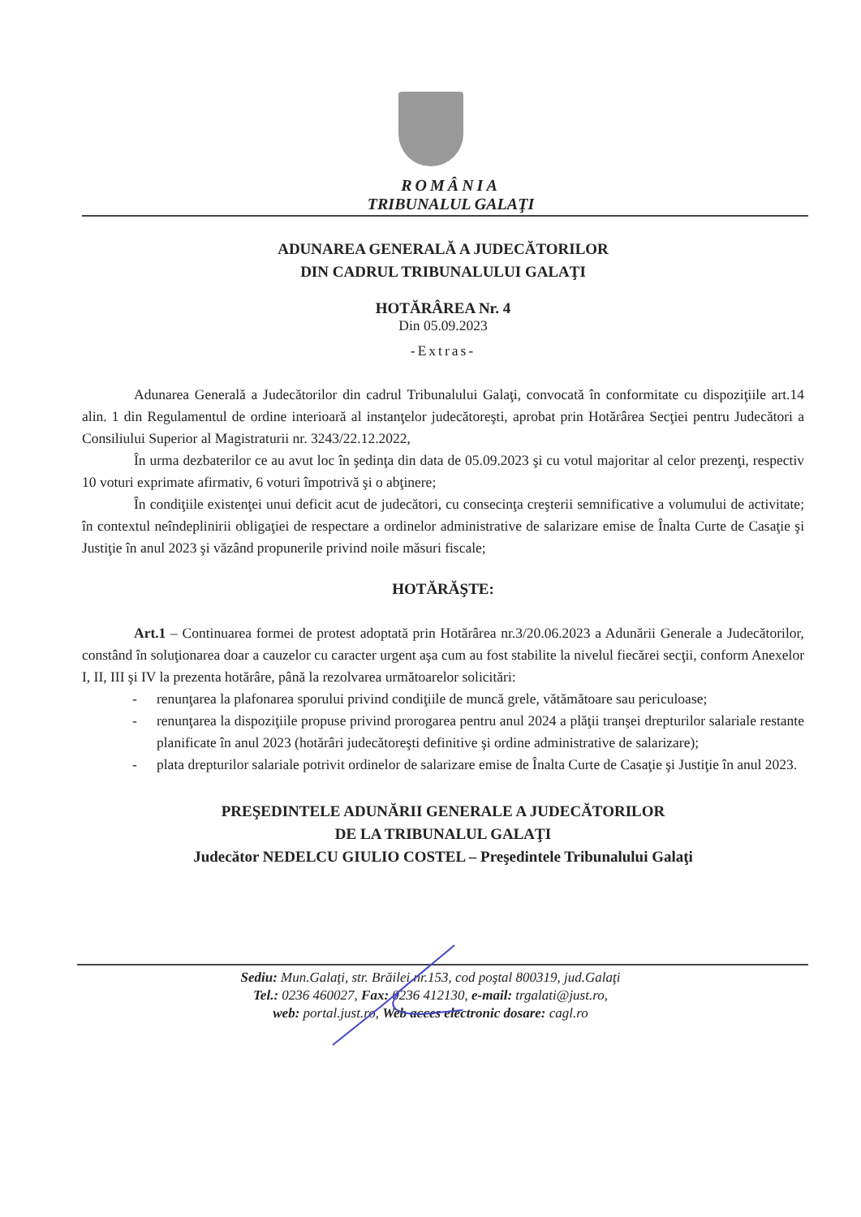ROMÂNIA
TRIBUNALUL GALAŢI
ADUNAREA GENERALĂ A JUDECĂTORILOR
DIN CADRUL TRIBUNALULUI GALAŢI
HOTĂRÂREA Nr. 4
Din 05.09.2023
-Extras-
Adunarea Generală a Judecătorilor din cadrul Tribunalului Galaţi, convocată în conformitate cu dispoziţiile art.14 alin. 1 din Regulamentul de ordine interioară al instanţelor judecătoreşti, aprobat prin Hotărârea Secţiei pentru Judecători a Consiliului Superior al Magistraturii nr. 3243/22.12.2022,
În urma dezbaterilor ce au avut loc în şedinţa din data de 05.09.2023 şi cu votul majoritar al celor prezenţi, respectiv 10 voturi exprimate afirmativ, 6 voturi împotrivă şi o abţinere;
În condiţiile existenţei unui deficit acut de judecători, cu consecinţa creşterii semnificative a volumului de activitate; în contextul neîndeplinirii obligaţiei de respectare a ordinelor administrative de salarizare emise de Înalta Curte de Casaţie şi Justiţie în anul 2023 şi văzând propunerile privind noile măsuri fiscale;
HOTĂRĂŞTE:
Art.1 – Continuarea formei de protest adoptată prin Hotărârea nr.3/20.06.2023 a Adunării Generale a Judecătorilor, constând în soluţionarea doar a cauzelor cu caracter urgent aşa cum au fost stabilite la nivelul fiecărei secţii, conform Anexelor I, II, III şi IV la prezenta hotărâre, până la rezolvarea următoarelor solicitări:
- renunţarea la plafonarea sporului privind condiţiile de muncă grele, vătămătoare sau periculoase;
- renunţarea la dispoziţiile propuse privind prorogarea pentru anul 2024 a plăţii tranşei drepturilor salariale restante planificate în anul 2023 (hotărâri judecătoreşti definitive şi ordine administrative de salarizare);
- plata drepturilor salariale potrivit ordinelor de salarizare emise de Înalta Curte de Casaţie şi Justiţie în anul 2023.
PREŞEDINTELE ADUNĂRII GENERALE A JUDECĂTORILOR
DE LA TRIBUNALUL GALAŢI
Judecător NEDELCU GIULIO COSTEL – Preşedintele Tribunalului Galaţi
Sediu: Mun.Galaţi, str. Brăilei nr.153, cod poştal 800319, jud.Galaţi
Tel.: 0236 460027, Fax: 0236 412130, e-mail: trgalati@just.ro,
web: portal.just.ro, Web acces electronic dosare: cagl.ro